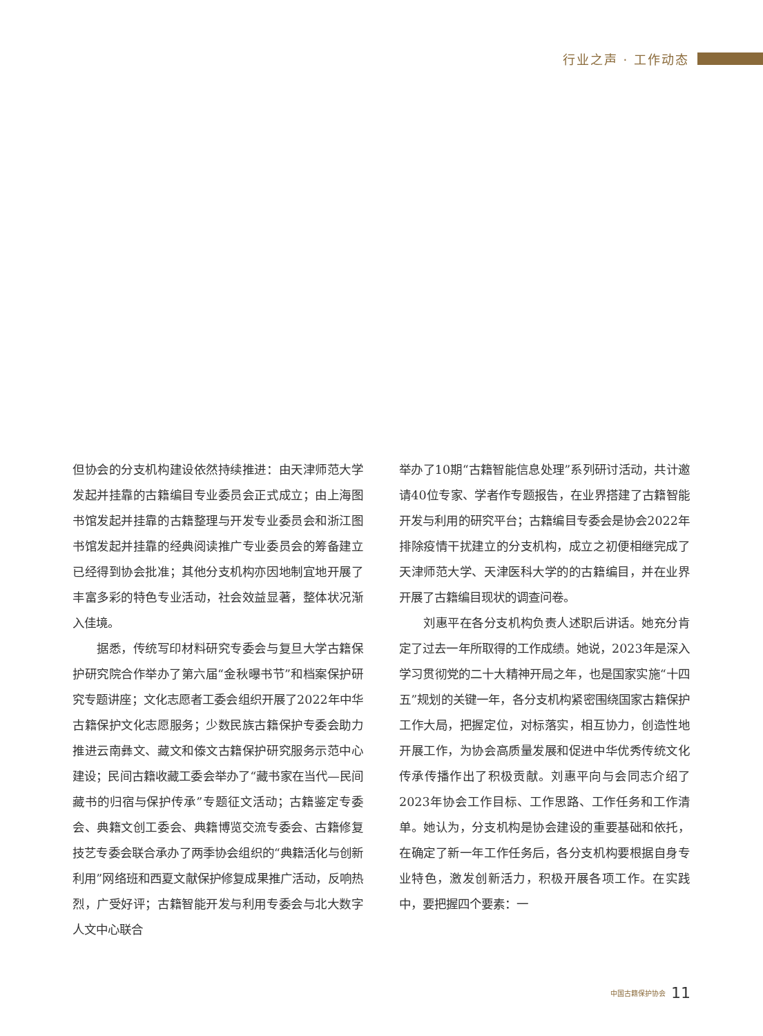行业之声 · 工作动态
但协会的分支机构建设依然持续推进：由天津师范大学发起并挂靠的古籍编目专业委员会正式成立；由上海图书馆发起并挂靠的古籍整理与开发专业委员会和浙江图书馆发起并挂靠的经典阅读推广专业委员会的筹备建立已经得到协会批准；其他分支机构亦因地制宜地开展了丰富多彩的特色专业活动，社会效益显著，整体状况渐入佳境。
据悉，传统写印材料研究专委会与复旦大学古籍保护研究院合作举办了第六届“金秋曝书节”和档案保护研究专题讲座；文化志愿者工委会组织开展了2022年中华古籍保护文化志愿服务；少数民族古籍保护专委会助力推进云南彝文、藏文和傣文古籍保护研究服务示范中心建设；民间古籍收藏工委会举办了“藏书家在当代—民间藏书的归宿与保护传承”专题征文活动；古籍鉴定专委会、典籍文创工委会、典籍博览交流专委会、古籍修复技艺专委会联合承办了两季协会组织的“典籍活化与创新利用”网络班和西夏文献保护修复成果推广活动，反响热烈，广受好评；古籍智能开发与利用专委会与北大数字人文中心联合
举办了10期“古籍智能信息处理”系列研讨活动，共计邀请40位专家、学者作专题报告，在业界搭建了古籍智能开发与利用的研究平台；古籍编目专委会是协会2022年排除疫情干扰建立的分支机构，成立之初便相继完成了天津师范大学、天津医科大学的的古籍编目，并在业界开展了古籍编目现状的调查问卷。
刘惠平在各分支机构负责人述职后讲话。她充分肯定了过去一年所取得的工作成绩。她说，2023年是深入学习贯彻党的二十大精神开局之年，也是国家实施“十四五”规划的关键一年，各分支机构紧密围绕国家古籍保护工作大局，把握定位，对标落实，相互协力，创造性地开展工作，为协会高质量发展和促进中华优秀传统文化传承传播作出了积极贡献。刘惠平向与会同志介绍了2023年协会工作目标、工作思路、工作任务和工作清单。她认为，分支机构是协会建设的重要基础和依托，在确定了新一年工作任务后，各分支机构要根据自身专业特色，激发创新活力，积极开展各项工作。在实践中，要把握四个要素：一
中国古籍保护协会 11